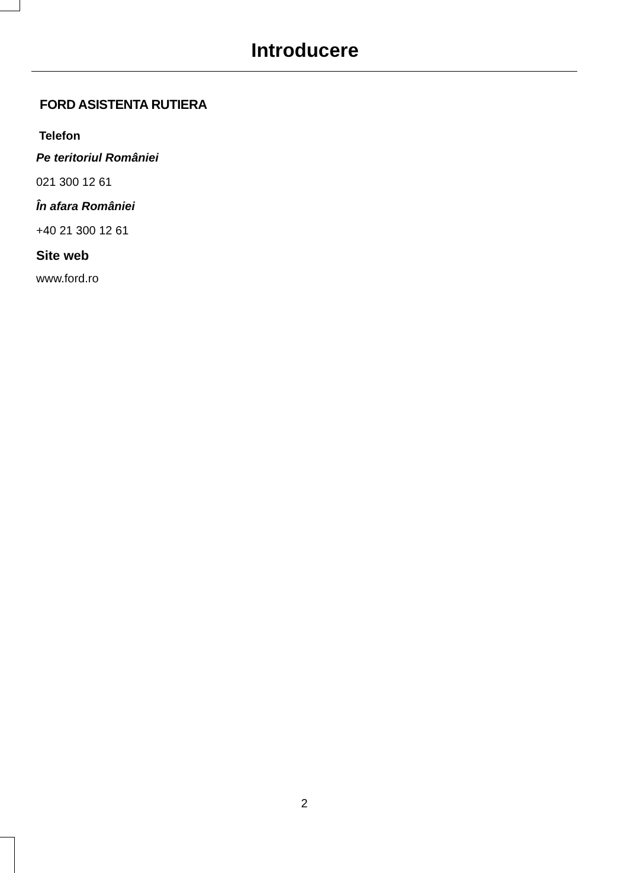Introducere
FORD ASISTENTA RUTIERA
Telefon
Pe teritoriul României
021 300 12 61
În afara României
+40 21 300 12 61
Site web
www.ford.ro
2